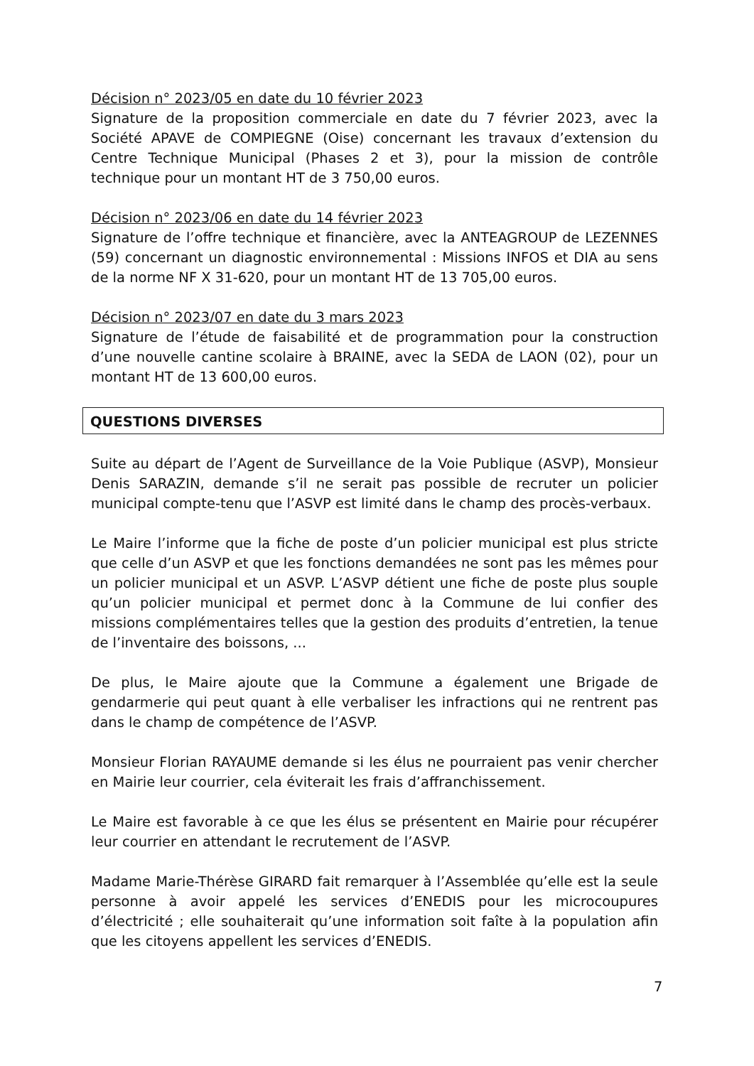Décision n° 2023/05 en date du 10 février 2023
Signature de la proposition commerciale en date du 7 février 2023, avec la Société APAVE de COMPIEGNE (Oise) concernant les travaux d’extension du Centre Technique Municipal (Phases 2 et 3), pour la mission de contrôle technique pour un montant HT de 3 750,00 euros.
Décision n° 2023/06 en date du 14 février 2023
Signature de l’offre technique et financière, avec la ANTEAGROUP de LEZENNES (59) concernant un diagnostic environnemental : Missions INFOS et DIA au sens de la norme NF X 31-620, pour un montant HT de 13 705,00 euros.
Décision n° 2023/07 en date du 3 mars 2023
Signature de l’étude de faisabilité et de programmation pour la construction d’une nouvelle cantine scolaire à BRAINE, avec la SEDA de LAON (02), pour un montant HT de 13 600,00 euros.
QUESTIONS DIVERSES
Suite au départ de l’Agent de Surveillance de la Voie Publique (ASVP), Monsieur Denis SARAZIN, demande s’il ne serait pas possible de recruter un policier municipal compte-tenu que l’ASVP est limité dans le champ des procès-verbaux.
Le Maire l’informe que la fiche de poste d’un policier municipal est plus stricte que celle d’un ASVP et que les fonctions demandées ne sont pas les mêmes pour un policier municipal et un ASVP. L’ASVP détient une fiche de poste plus souple qu’un policier municipal et permet donc à la Commune de lui confier des missions complémentaires telles que la gestion des produits d’entretien, la tenue de l’inventaire des boissons, ...
De plus, le Maire ajoute que la Commune a également une Brigade de gendarmerie qui peut quant à elle verbaliser les infractions qui ne rentrent pas dans le champ de compétence de l’ASVP.
Monsieur Florian RAYAUME demande si les élus ne pourraient pas venir chercher en Mairie leur courrier, cela éviterait les frais d’affranchissement.
Le Maire est favorable à ce que les élus se présentent en Mairie pour récupérer leur courrier en attendant le recrutement de l’ASVP.
Madame Marie-Thérèse GIRARD fait remarquer à l’Assemblée qu’elle est la seule personne à avoir appelé les services d’ENEDIS pour les microcoupures d’électricité ; elle souhaiterait qu’une information soit faîte à la population afin que les citoyens appellent les services d’ENEDIS.
7